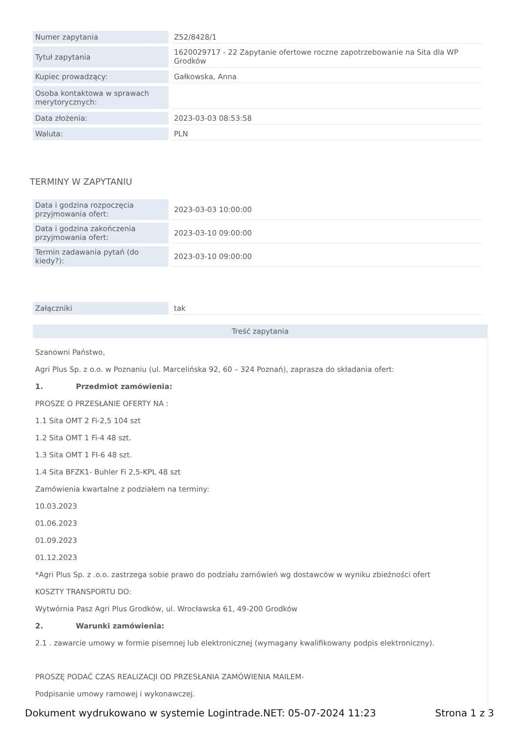| Numer zapytania | Z52/8428/1 |
| Tytuł zapytania | 1620029717 - 22 Zapytanie ofertowe roczne zapotrzebowanie na Sita dla WP Grodków |
| Kupiec prowadzący: | Gałkowska, Anna |
| Osoba kontaktowa w sprawach merytorycznych: | |
| Data złożenia: | 2023-03-03 08:53:58 |
| Waluta: | PLN |
TERMINY W ZAPYTANIU
| Data i godzina rozpoczęcia przyjmowania ofert: | 2023-03-03 10:00:00 |
| Data i godzina zakończenia przyjmowania ofert: | 2023-03-10 09:00:00 |
| Termin zadawania pytań (do kiedy?): | 2023-03-10 09:00:00 |
| Załączniki | tak |
Treść zapytania
Szanowni Państwo,
Agri Plus Sp. z o.o. w Poznaniu (ul. Marcelińska 92, 60 – 324 Poznań), zaprasza do składania ofert:
1. Przedmiot zamówienia:
PROSZE O PRZESŁANIE OFERTY NA :
1.1 Sita OMT 2 Fi-2,5 104 szt
1.2 Sita OMT 1 Fi-4 48 szt.
1.3 Sita OMT 1 FI-6 48 szt.
1.4 Sita BFZK1- Buhler Fi 2,5-KPL 48 szt
Zamówienia kwartalne z podziałem na terminy:
10.03.2023
01.06.2023
01.09.2023
01.12.2023
*Agri Plus Sp. z .o.o. zastrzega sobie prawo do podziału zamówień wg dostawców w wyniku zbieżności ofert
KOSZTY TRANSPORTU DO:
Wytwórnia Pasz Agri Plus Grodków, ul. Wrocławska 61, 49-200 Grodków
2. Warunki zamówienia:
2.1 . zawarcie umowy w formie pisemnej lub elektronicznej (wymagany kwalifikowany podpis elektroniczny).
PROSZĘ PODAĆ CZAS REALIZACJI OD PRZESŁANIA ZAMÓWIENIA MAILEM-
Podpisanie umowy ramowej i wykonawczej.
Dokument wydrukowano w systemie Logintrade.NET: 05-07-2024 11:23 Strona 1 z 3